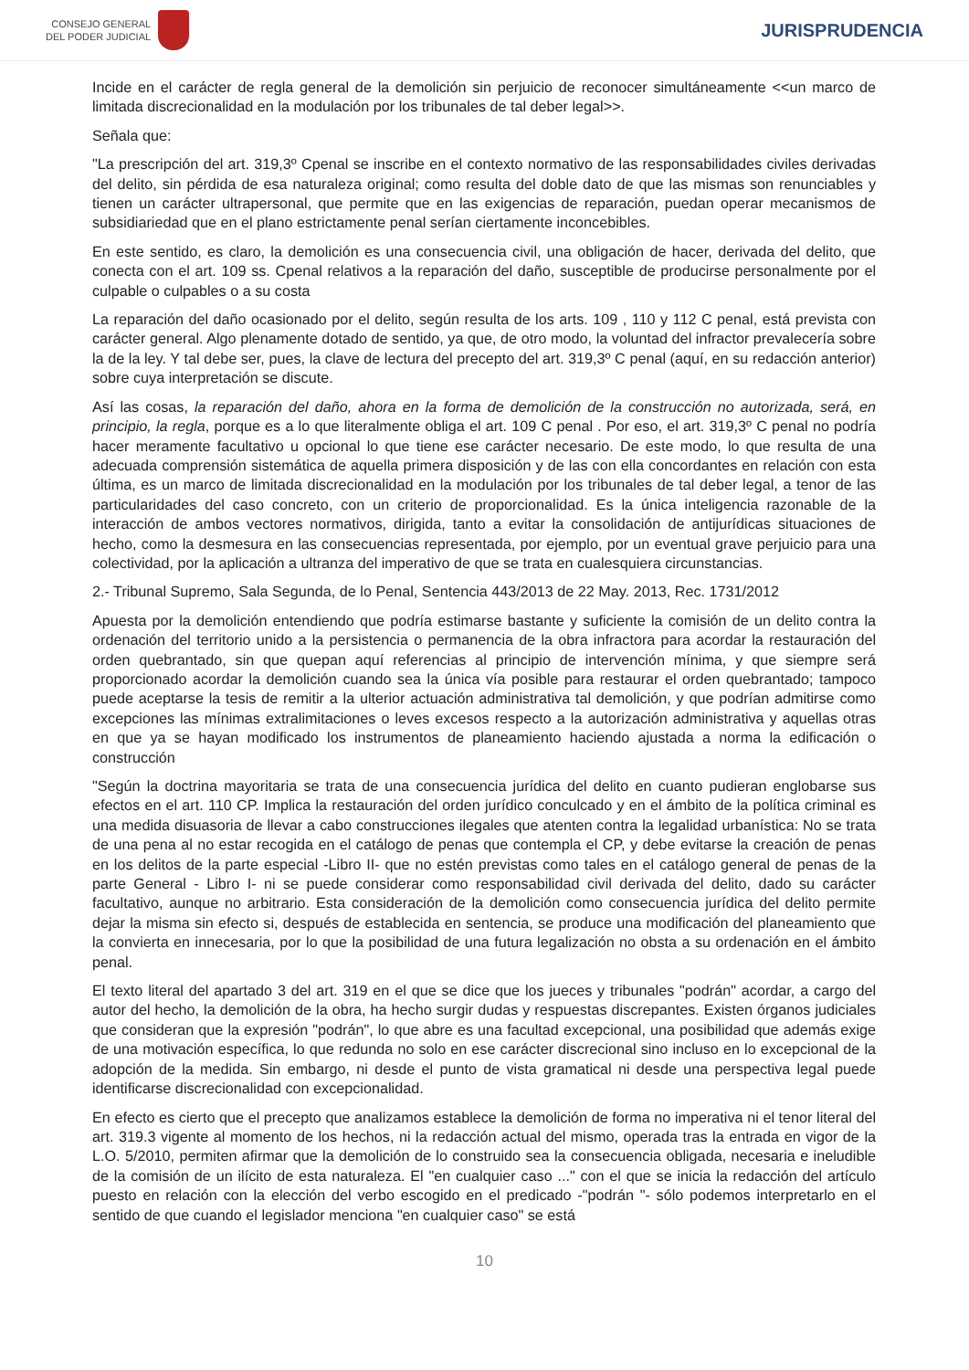CONSEJO GENERAL
DEL PODER JUDICIAL
JURISPRUDENCIA
Incide en el carácter de regla general de la demolición sin perjuicio de reconocer simultáneamente <<un marco de limitada discrecionalidad en la modulación por los tribunales de tal deber legal>>.
Señala que:
"La prescripción del art. 319,3º Cpenal se inscribe en el contexto normativo de las responsabilidades civiles derivadas del delito, sin pérdida de esa naturaleza original; como resulta del doble dato de que las mismas son renunciables y tienen un carácter ultrapersonal, que permite que en las exigencias de reparación, puedan operar mecanismos de subsidiariedad que en el plano estrictamente penal serían ciertamente inconcebibles.
En este sentido, es claro, la demolición es una consecuencia civil, una obligación de hacer, derivada del delito, que conecta con el art. 109 ss. Cpenal relativos a la reparación del daño, susceptible de producirse personalmente por el culpable o culpables o a su costa
La reparación del daño ocasionado por el delito, según resulta de los arts. 109 , 110 y 112 C penal, está prevista con carácter general. Algo plenamente dotado de sentido, ya que, de otro modo, la voluntad del infractor prevalecería sobre la de la ley. Y tal debe ser, pues, la clave de lectura del precepto del art. 319,3º C penal (aquí, en su redacción anterior) sobre cuya interpretación se discute.
Así las cosas, la reparación del daño, ahora en la forma de demolición de la construcción no autorizada, será, en principio, la regla, porque es a lo que literalmente obliga el art. 109 C penal . Por eso, el art. 319,3º C penal no podría hacer meramente facultativo u opcional lo que tiene ese carácter necesario. De este modo, lo que resulta de una adecuada comprensión sistemática de aquella primera disposición y de las con ella concordantes en relación con esta última, es un marco de limitada discrecionalidad en la modulación por los tribunales de tal deber legal, a tenor de las particularidades del caso concreto, con un criterio de proporcionalidad. Es la única inteligencia razonable de la interacción de ambos vectores normativos, dirigida, tanto a evitar la consolidación de antijurídicas situaciones de hecho, como la desmesura en las consecuencias representada, por ejemplo, por un eventual grave perjuicio para una colectividad, por la aplicación a ultranza del imperativo de que se trata en cualesquiera circunstancias.
2.- Tribunal Supremo, Sala Segunda, de lo Penal, Sentencia 443/2013 de 22 May. 2013, Rec. 1731/2012
Apuesta por la demolición entendiendo que podría estimarse bastante y suficiente la comisión de un delito contra la ordenación del territorio unido a la persistencia o permanencia de la obra infractora para acordar la restauración del orden quebrantado, sin que quepan aquí referencias al principio de intervención mínima, y que siempre será proporcionado acordar la demolición cuando sea la única vía posible para restaurar el orden quebrantado; tampoco puede aceptarse la tesis de remitir a la ulterior actuación administrativa tal demolición, y que podrían admitirse como excepciones las mínimas extralimitaciones o leves excesos respecto a la autorización administrativa y aquellas otras en que ya se hayan modificado los instrumentos de planeamiento haciendo ajustada a norma la edificación o construcción
"Según la doctrina mayoritaria se trata de una consecuencia jurídica del delito en cuanto pudieran englobarse sus efectos en el art. 110 CP. Implica la restauración del orden jurídico conculcado y en el ámbito de la política criminal es una medida disuasoria de llevar a cabo construcciones ilegales que atenten contra la legalidad urbanística: No se trata de una pena al no estar recogida en el catálogo de penas que contempla el CP, y debe evitarse la creación de penas en los delitos de la parte especial -Libro II- que no estén previstas como tales en el catálogo general de penas de la parte General - Libro I- ni se puede considerar como responsabilidad civil derivada del delito, dado su carácter facultativo, aunque no arbitrario. Esta consideración de la demolición como consecuencia jurídica del delito permite dejar la misma sin efecto si, después de establecida en sentencia, se produce una modificación del planeamiento que la convierta en innecesaria, por lo que la posibilidad de una futura legalización no obsta a su ordenación en el ámbito penal.
El texto literal del apartado 3 del art. 319 en el que se dice que los jueces y tribunales "podrán" acordar, a cargo del autor del hecho, la demolición de la obra, ha hecho surgir dudas y respuestas discrepantes. Existen órganos judiciales que consideran que la expresión "podrán", lo que abre es una facultad excepcional, una posibilidad que además exige de una motivación específica, lo que redunda no solo en ese carácter discrecional sino incluso en lo excepcional de la adopción de la medida. Sin embargo, ni desde el punto de vista gramatical ni desde una perspectiva legal puede identificarse discrecionalidad con excepcionalidad.
En efecto es cierto que el precepto que analizamos establece la demolición de forma no imperativa ni el tenor literal del art. 319.3 vigente al momento de los hechos, ni la redacción actual del mismo, operada tras la entrada en vigor de la L.O. 5/2010, permiten afirmar que la demolición de lo construido sea la consecuencia obligada, necesaria e ineludible de la comisión de un ilícito de esta naturaleza. El "en cualquier caso ..." con el que se inicia la redacción del artículo puesto en relación con la elección del verbo escogido en el predicado -"podrán "- sólo podemos interpretarlo en el sentido de que cuando el legislador menciona "en cualquier caso" se está
10